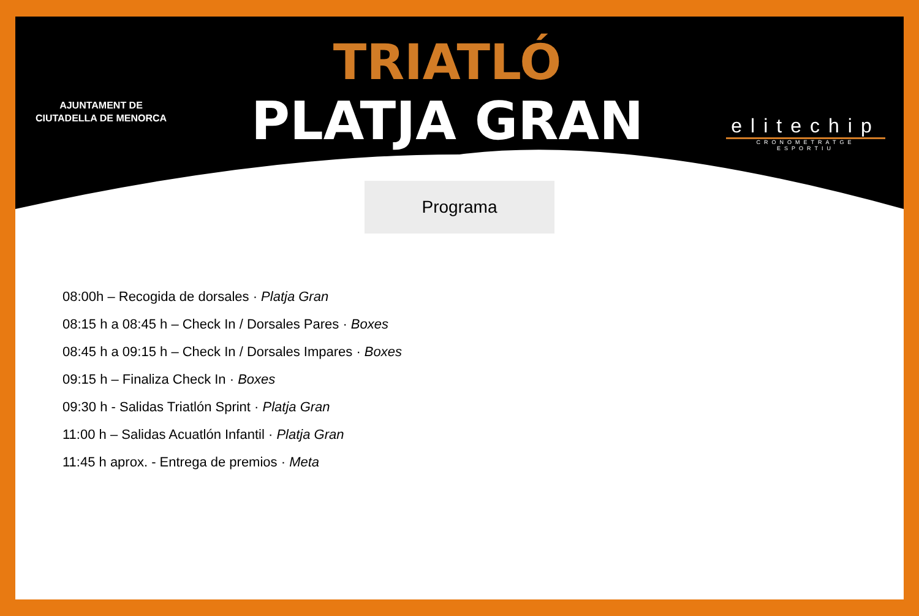AJUNTAMENT DE
CIUTADELLA DE MENORCA
TRIATLÓ
PLATJA GRAN
elitechip
CRONOMETRATGE ESPORTIU
Programa
08:00h – Recogida de dorsales · Platja Gran
08:15 h a 08:45 h – Check In / Dorsales Pares · Boxes
08:45 h a 09:15 h – Check In / Dorsales Impares · Boxes
09:15 h – Finaliza Check In · Boxes
09:30 h - Salidas Triatlón Sprint · Platja Gran
11:00 h – Salidas Acuatlón Infantil · Platja Gran
11:45 h aprox. - Entrega de premios · Meta